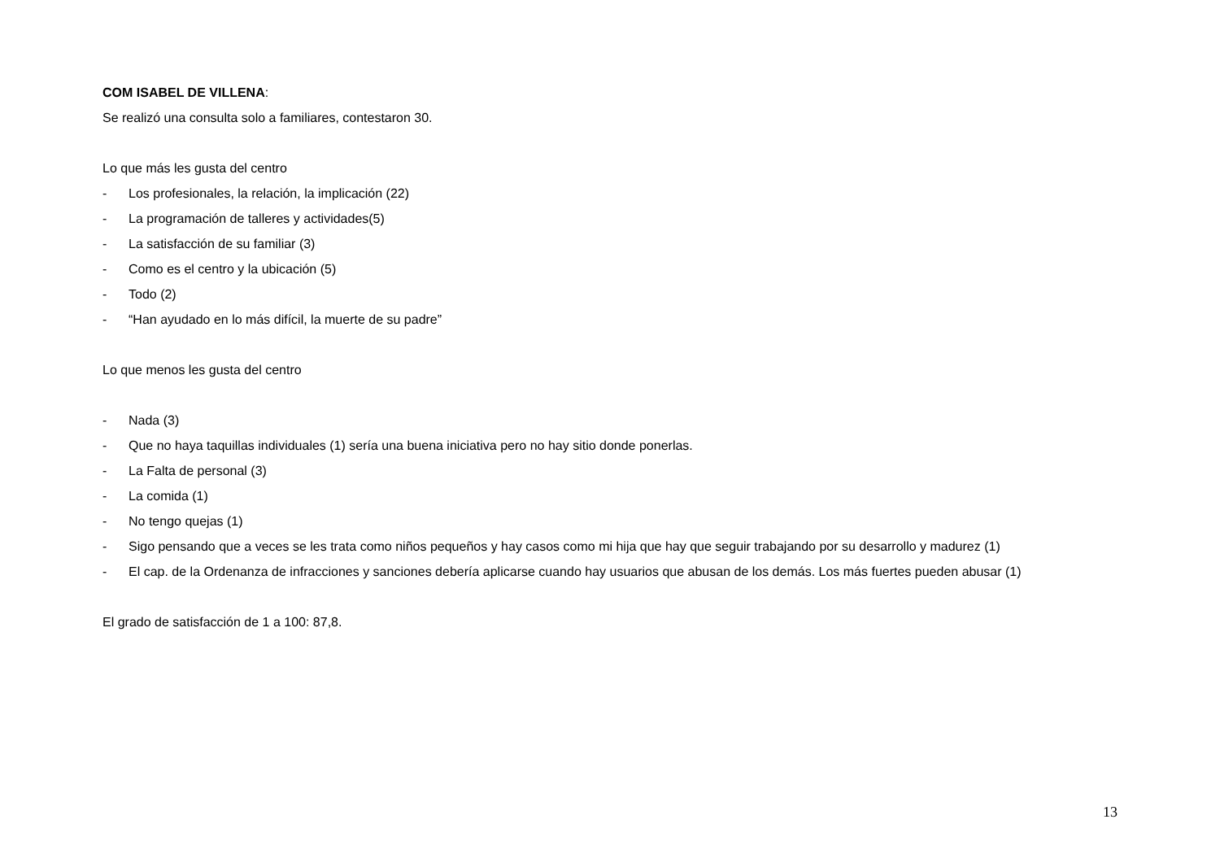COM ISABEL DE VILLENA:
Se realizó una consulta solo a familiares, contestaron 30.
Lo que más les gusta del centro
- Los profesionales, la relación, la implicación (22)
- La programación de talleres y actividades(5)
- La satisfacción de su familiar (3)
- Como es el centro y la ubicación (5)
- Todo (2)
- “Han ayudado en lo más difícil, la muerte de su padre”
Lo que menos les gusta del centro
- Nada (3)
- Que no haya taquillas individuales (1) sería una buena iniciativa pero no hay sitio donde ponerlas.
- La Falta de personal (3)
- La comida (1)
- No tengo quejas (1)
- Sigo pensando que a veces se les trata como niños pequeños y hay casos como mi hija que hay que seguir trabajando por su desarrollo y madurez (1)
- El cap. de la Ordenanza de infracciones y sanciones debería aplicarse cuando hay usuarios que abusan de los demás. Los más fuertes pueden abusar (1)
El grado de satisfacción de 1 a 100: 87,8.
13